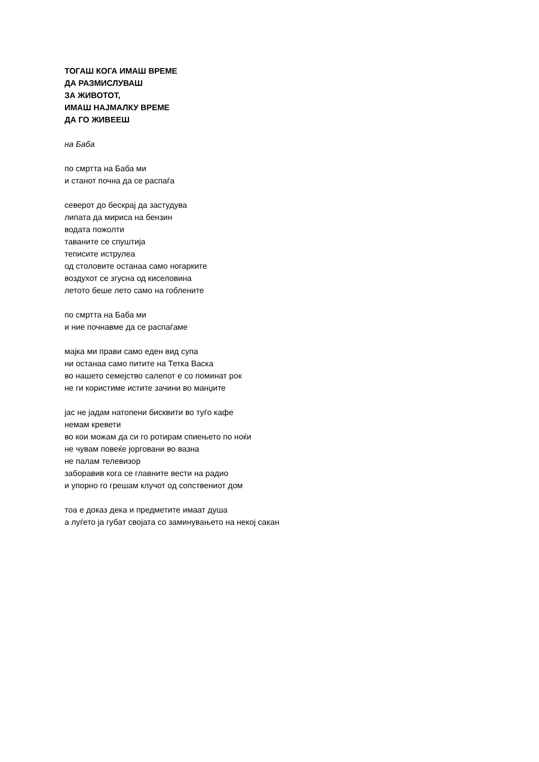ТОГАШ КОГА ИМАШ ВРЕМЕ
ДА РАЗМИСЛУВАШ
ЗА ЖИВОТОТ,
ИМАШ НАЈМАЛКУ ВРЕМЕ
ДА ГО ЖИВЕЕШ
на Баба
по смртта на Баба ми
и станот почна да се распаѓа
северот до бескрај да застудува
липата да мириса на бензин
водата пожолти
таваните се спуштија
теписите иструлеа
од столовите останаа само ногарките
воздухот се згусна од киселовина
летото беше лето само на гоблените
по смртта на Баба ми
и ние почнавме да се распаѓаме
мајка ми прави само еден вид супа
ни останаа само питите на Тетка Васка
во нашето семејство салепот е со поминат рок
не ги користиме истите зачини во манџите
јас не јадам натопени бисквити во туѓо кафе
немам кревети
во кои можам да си го ротирам спиењето по ноќи
не чувам повеќе јорговани во вазна
не палам телевизор
заборавив кога се главните вести на радио
и упорно го грешам клучот од сопствениот дом
тоа е доказ дека и предметите имаат душа
а луѓето ја губат својата со заминувањето на некој сакан